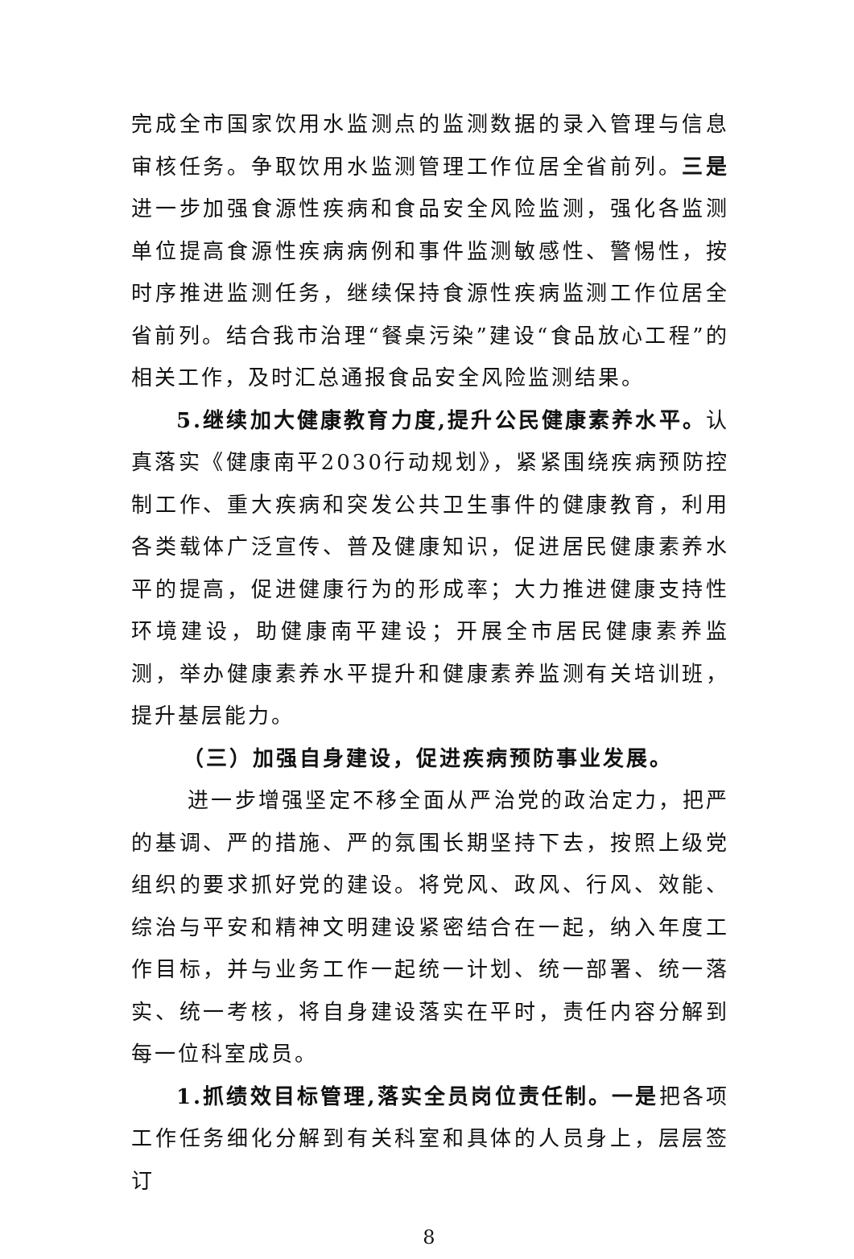完成全市国家饮用水监测点的监测数据的录入管理与信息审核任务。争取饮用水监测管理工作位居全省前列。三是进一步加强食源性疾病和食品安全风险监测，强化各监测单位提高食源性疾病病例和事件监测敏感性、警惕性，按时序推进监测任务，继续保持食源性疾病监测工作位居全省前列。结合我市治理“餐桌污染”建设“食品放心工程”的相关工作，及时汇总通报食品安全风险监测结果。
5.继续加大健康教育力度,提升公民健康素养水平。认真落实《健康南平2030行动规划》，紧紧围绕疾病预防控制工作、重大疾病和突发公共卫生事件的健康教育，利用各类载体广泛宣传、普及健康知识，促进居民健康素养水平的提高，促进健康行为的形成率；大力推进健康支持性环境建设，助健康南平建设；开展全市居民健康素养监测，举办健康素养水平提升和健康素养监测有关培训班，提升基层能力。
（三）加强自身建设，促进疾病预防事业发展。
进一步增强坚定不移全面从严治党的政治定力，把严的基调、严的措施、严的氛围长期坚持下去，按照上级党组织的要求抓好党的建设。将党风、政风、行风、效能、综治与平安和精神文明建设紧密结合在一起，纳入年度工作目标，并与业务工作一起统一计划、统一部署、统一落实、统一考核，将自身建设落实在平时，责任内容分解到每一位科室成员。
1.抓绩效目标管理,落实全员岗位责任制。一是把各项工作任务细化分解到有关科室和具体的人员身上，层层签订
8